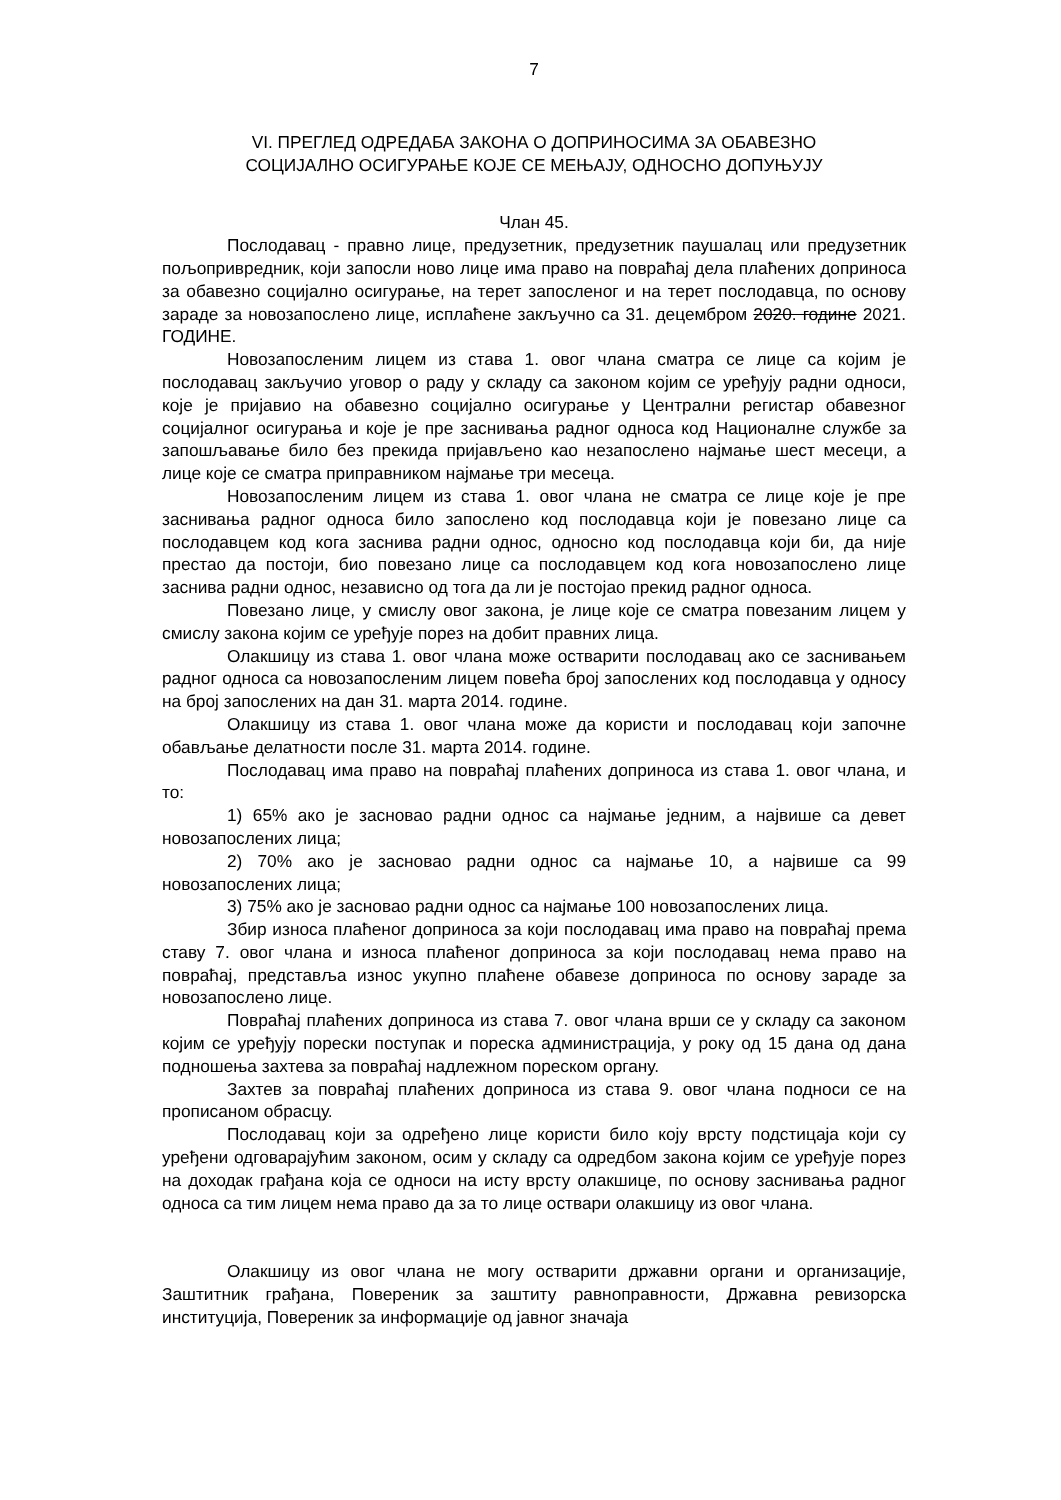7
VI. ПРЕГЛЕД ОДРЕДАБА ЗАКОНА О ДОПРИНОСИМА ЗА ОБАВЕЗНО
СОЦИЈАЛНО ОСИГУРАЊЕ КОЈЕ СЕ МЕЊАЈУ, ОДНОСНО ДОПУЊУЈУ
Члан 45.
Послодавац - правно лице, предузетник, предузетник паушалац или предузетник пољопривредник, који запосли ново лице има право на повраћај дела плаћених доприноса за обавезно социјално осигурање, на терет запосленог и на терет послодавца, по основу зараде за новозапослено лице, исплаћене закључно са 31. децембром 2020. године 2021. ГОДИНЕ.
Новозапосленим лицем из става 1. овог члана сматра се лице са којим је послодавац закључио уговор о раду у складу са законом којим се уређују радни односи, које је пријавио на обавезно социјално осигурање у Централни регистар обавезног социјалног осигурања и које је пре заснивања радног односа код Националне службе за запошљавање било без прекида пријављено као незапослено најмање шест месеци, а лице које се сматра приправником најмање три месеца.
Новозапосленим лицем из става 1. овог члана не сматра се лице које је пре заснивања радног односа било запослено код послодавца који је повезано лице са послодавцем код кога заснива радни однос, односно код послодавца који би, да није престао да постоји, био повезано лице са послодавцем код кога новозапослено лице заснива радни однос, независно од тога да ли је постојао прекид радног односа.
Повезано лице, у смислу овог закона, је лице које се сматра повезаним лицем у смислу закона којим се уређује порез на добит правних лица.
Олакшицу из става 1. овог члана може остварити послодавац ако се заснивањем радног односа са новозапосленим лицем повећа број запослених код послодавца у односу на број запослених на дан 31. марта 2014. године.
Олакшицу из става 1. овог члана може да користи и послодавац који започне обављање делатности после 31. марта 2014. године.
Послодавац има право на повраћај плаћених доприноса из става 1. овог члана, и то:
1) 65% ако је засновао радни однос са најмање једним, а највише са девет новозапослених лица;
2) 70% ако је засновао радни однос са најмање 10, а највише са 99 новозапослених лица;
3) 75% ако је засновао радни однос са најмање 100 новозапослених лица.
Збир износа плаћеног доприноса за који послодавац има право на повраћај према ставу 7. овог члана и износа плаћеног доприноса за који послодавац нема право на повраћај, представља износ укупно плаћене обавезе доприноса по основу зараде за новозапослено лице.
Повраћај плаћених доприноса из става 7. овог члана врши се у складу са законом којим се уређују порески поступак и пореска администрација, у року од 15 дана од дана подношења захтева за повраћај надлежном пореском органу.
Захтев за повраћај плаћених доприноса из става 9. овог члана подноси се на прописаном обрасцу.
Послодавац који за одређено лице користи било коју врсту подстицаја који су уређени одговарајућим законом, осим у складу са одредбом закона којим се уређује порез на доходак грађана која се односи на исту врсту олакшице, по основу заснивања радног односа са тим лицем нема право да за то лице оствари олакшицу из овог члана.
Олакшицу из овог члана не могу остварити државни органи и организације, Заштитник грађана, Повереник за заштиту равноправности, Државна ревизорска институција, Повереник за информације од јавног значаја